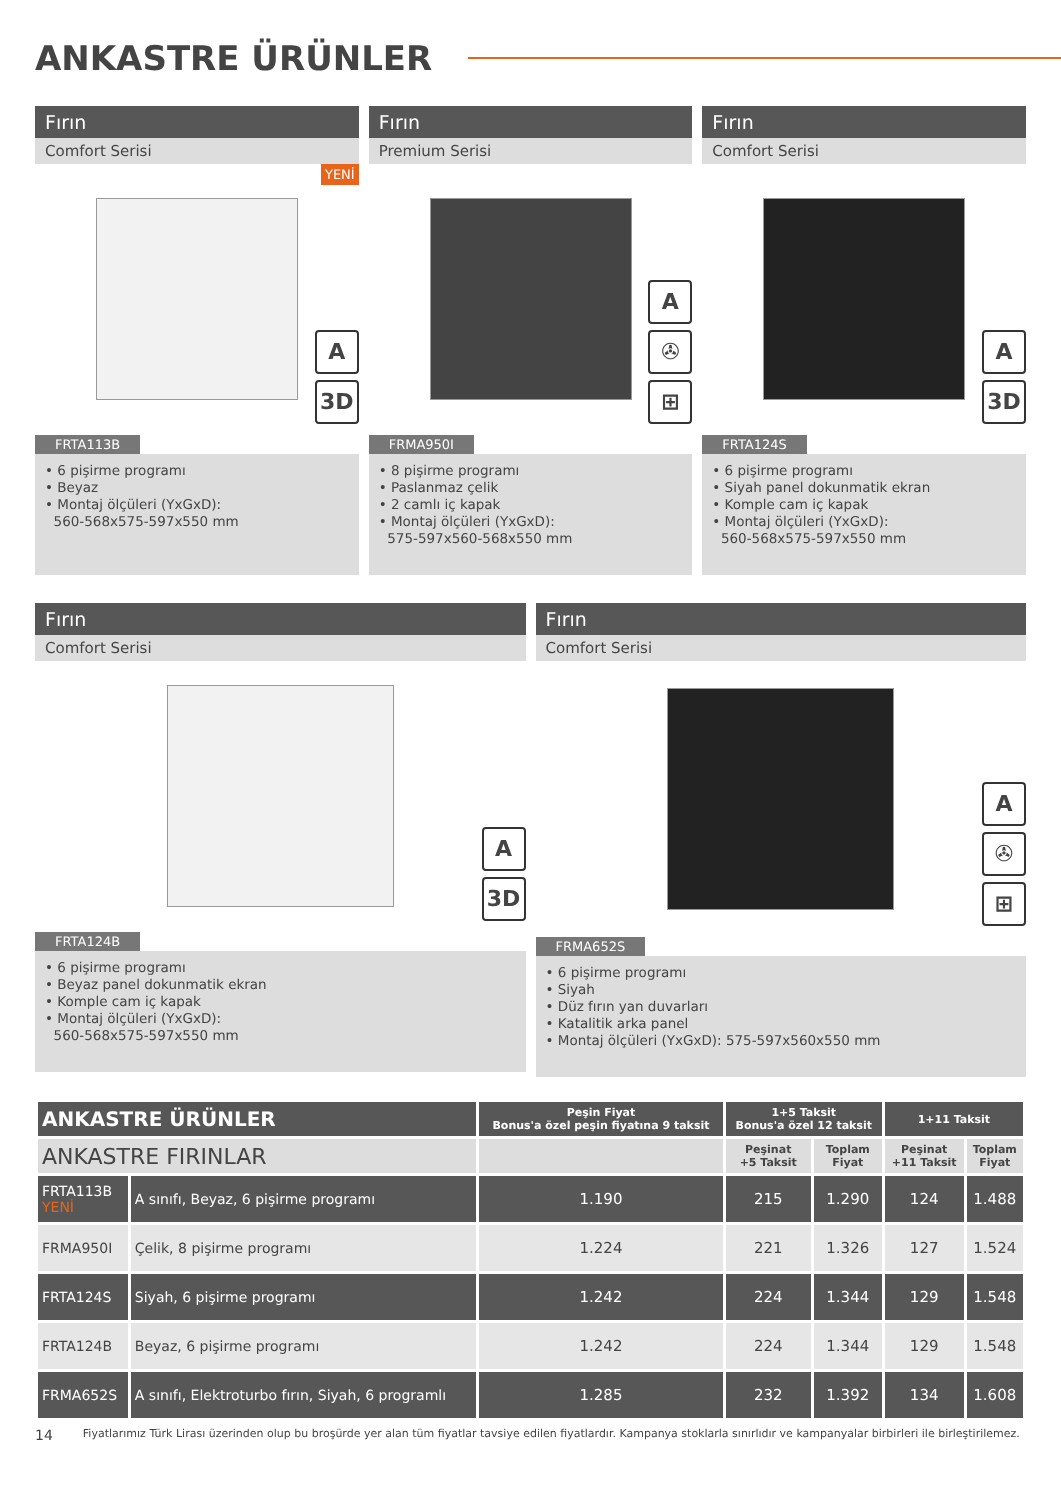ANKASTRE ÜRÜNLER
Fırın
Comfort Serisi
YENİ
A
3D
FRTA113B
• 6 pişirme programı
• Beyaz
• Montaj ölçüleri (YxGxD):
560-568x575-597x550 mm
Fırın
Premium Serisi
A
✇
⊞
FRMA950I
• 8 pişirme programı
• Paslanmaz çelik
• 2 camlı iç kapak
• Montaj ölçüleri (YxGxD):
575-597x560-568x550 mm
Fırın
Comfort Serisi
A
3D
FRTA124S
• 6 pişirme programı
• Siyah panel dokunmatik ekran
• Komple cam iç kapak
• Montaj ölçüleri (YxGxD):
560-568x575-597x550 mm
Fırın
Comfort Serisi
A
3D
FRTA124B
• 6 pişirme programı
• Beyaz panel dokunmatik ekran
• Komple cam iç kapak
• Montaj ölçüleri (YxGxD):
560-568x575-597x550 mm
Fırın
Comfort Serisi
A
✇
⊞
FRMA652S
• 6 pişirme programı
• Siyah
• Düz fırın yan duvarları
• Katalitik arka panel
• Montaj ölçüleri (YxGxD): 575-597x560x550 mm
| ANKASTRE ÜRÜNLER | | Peşin Fiyat Bonus'a özel peşin fiyatına 9 taksit | 1+5 Taksit Bonus'a özel 12 taksit | | 1+11 Taksit | |
| --- | --- | --- | --- | --- | --- | --- |
| ANKASTRE FIRINLAR | | | Peşinat +5 Taksit | Toplam Fiyat | Peşinat +11 Taksit | Toplam Fiyat |
| FRTA113B YENİ | A sınıfı, Beyaz, 6 pişirme programı | 1.190 | 215 | 1.290 | 124 | 1.488 |
| FRMA950I | Çelik, 8 pişirme programı | 1.224 | 221 | 1.326 | 127 | 1.524 |
| FRTA124S | Siyah, 6 pişirme programı | 1.242 | 224 | 1.344 | 129 | 1.548 |
| FRTA124B | Beyaz, 6 pişirme programı | 1.242 | 224 | 1.344 | 129 | 1.548 |
| FRMA652S | A sınıfı, Elektroturbo fırın, Siyah, 6 programlı | 1.285 | 232 | 1.392 | 134 | 1.608 |
14 Fiyatlarımız Türk Lirası üzerinden olup bu broşürde yer alan tüm fiyatlar tavsiye edilen fiyatlardır. Kampanya stoklarla sınırlıdır ve kampanyalar birbirleri ile birleştirilemez.